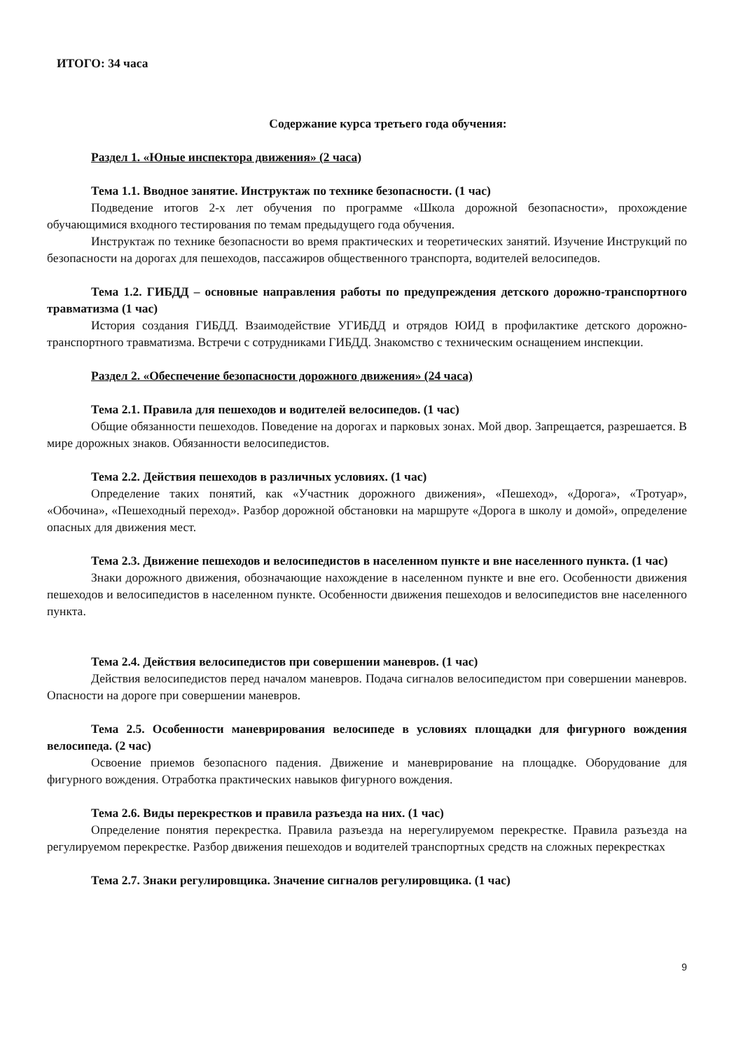ИТОГО: 34 часа
Содержание курса третьего года обучения:
Раздел 1. «Юные инспектора движения» (2 часа)
Тема 1.1. Вводное занятие. Инструктаж по технике безопасности. (1 час)
Подведение итогов 2-х лет обучения по программе «Школа дорожной безопасности», прохождение обучающимися входного тестирования по темам предыдущего года обучения.
Инструктаж по технике безопасности во время практических и теоретических занятий. Изучение Инструкций по безопасности на дорогах для пешеходов, пассажиров общественного транспорта, водителей велосипедов.
Тема 1.2. ГИБДД – основные направления работы по предупреждения детского дорожно-транспортного травматизма (1 час)
История создания ГИБДД. Взаимодействие УГИБДД и отрядов ЮИД в профилактике детского дорожно-транспортного травматизма. Встречи с сотрудниками ГИБДД. Знакомство с техническим оснащением инспекции.
Раздел 2. «Обеспечение безопасности дорожного движения» (24 часа)
Тема 2.1. Правила для пешеходов и водителей велосипедов. (1 час)
Общие обязанности пешеходов. Поведение на дорогах и парковых зонах. Мой двор. Запрещается, разрешается. В мире дорожных знаков. Обязанности велосипедистов.
Тема 2.2. Действия пешеходов в различных условиях. (1 час)
Определение таких понятий, как «Участник дорожного движения», «Пешеход», «Дорога», «Тротуар», «Обочина», «Пешеходный переход». Разбор дорожной обстановки на маршруте «Дорога в школу и домой», определение опасных для движения мест.
Тема 2.3. Движение пешеходов и велосипедистов в населенном пункте и вне населенного пункта. (1 час)
Знаки дорожного движения, обозначающие нахождение в населенном пункте и вне его. Особенности движения пешеходов и велосипедистов в населенном пункте. Особенности движения пешеходов и велосипедистов вне населенного пункта.
Тема 2.4. Действия велосипедистов при совершении маневров. (1 час)
Действия велосипедистов перед началом маневров. Подача сигналов велосипедистом при совершении маневров. Опасности на дороге при совершении маневров.
Тема 2.5. Особенности маневрирования велосипеде в условиях площадки для фигурного вождения велосипеда. (2 час)
Освоение приемов безопасного падения. Движение и маневрирование на площадке. Оборудование для фигурного вождения. Отработка практических навыков фигурного вождения.
Тема 2.6. Виды перекрестков и правила разъезда на них. (1 час)
Определение понятия перекрестка. Правила разъезда на нерегулируемом перекрестке. Правила разъезда на регулируемом перекрестке. Разбор движения пешеходов и водителей транспортных средств на сложных перекрестках
Тема 2.7. Знаки регулировщика. Значение сигналов регулировщика. (1 час)
9